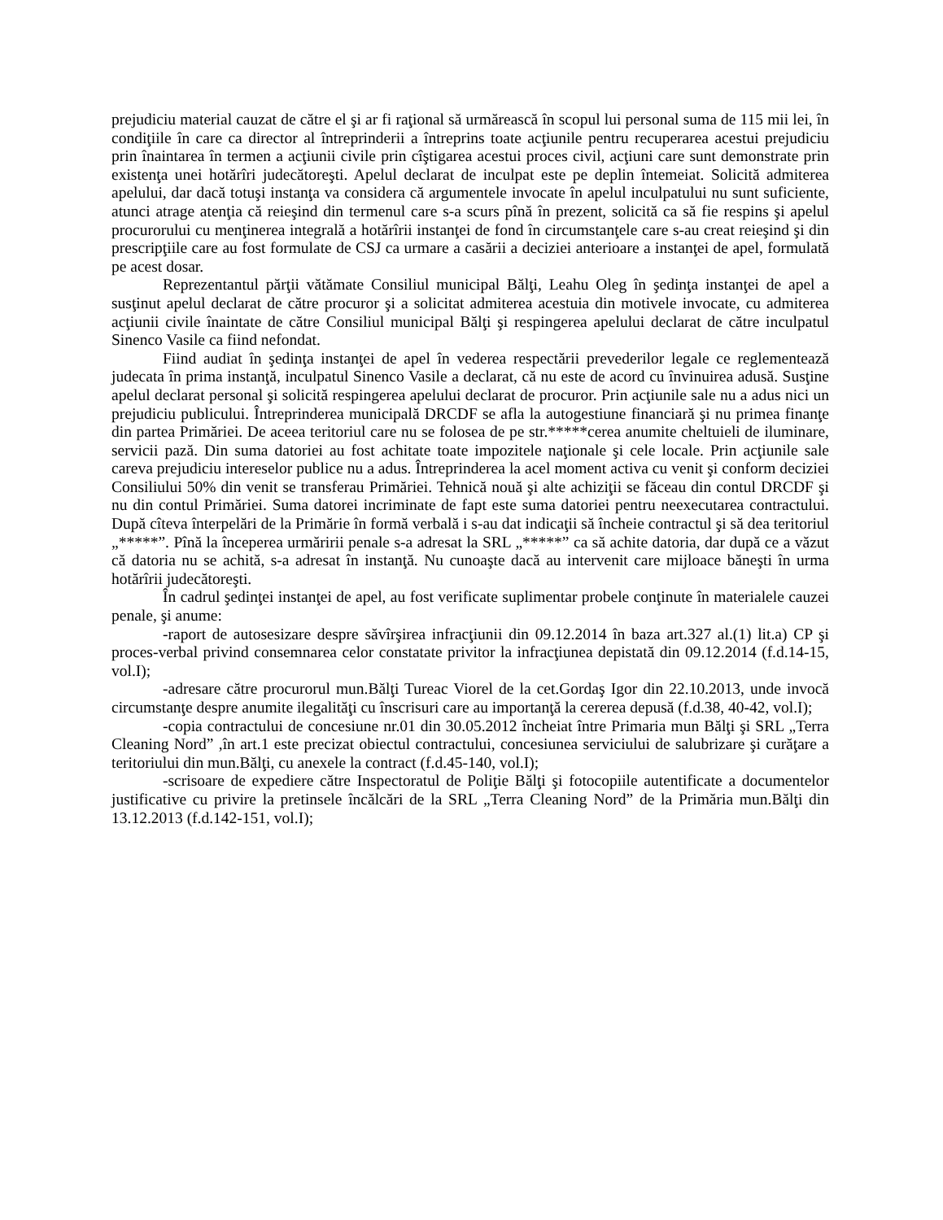prejudiciu material cauzat de către el şi ar fi raţional să urmărească în scopul lui personal suma de 115 mii lei, în condiţiile în care ca director al întreprinderii a întreprins toate acţiunile pentru recuperarea acestui prejudiciu prin înaintarea în termen a acţiunii civile prin cîştigarea acestui proces civil, acţiuni care sunt demonstrate prin existenţa unei hotărîri judecătoreşti. Apelul declarat de inculpat este pe deplin întemeiat. Solicită admiterea apelului, dar dacă totuşi instanţa va considera că argumentele invocate în apelul inculpatului nu sunt suficiente, atunci atrage atenţia că reieşind din termenul care s-a scurs pînă în prezent, solicită ca să fie respins şi apelul procurorului cu menţinerea integrală a hotărîrii instanţei de fond în circumstanţele care s-au creat reieşind şi din prescripţiile care au fost formulate de CSJ ca urmare a casării a deciziei anterioare a instanţei de apel, formulată pe acest dosar.
Reprezentantul părţii vătămate Consiliul municipal Bălţi, Leahu Oleg în şedinţa instanţei de apel a susţinut apelul declarat de către procuror şi a solicitat admiterea acestuia din motivele invocate, cu admiterea acţiunii civile înaintate de către Consiliul municipal Bălţi şi respingerea apelului declarat de către inculpatul Sinenco Vasile ca fiind nefondat.
Fiind audiat în şedinţa instanţei de apel în vederea respectării prevederilor legale ce reglementează judecata în prima instanţă, inculpatul Sinenco Vasile a declarat, că nu este de acord cu învinuirea adusă. Susţine apelul declarat personal şi solicită respingerea apelului declarat de procuror. Prin acţiunile sale nu a adus nici un prejudiciu publicului. Întreprinderea municipală DRCDF se afla la autogestiune financiară şi nu primea finanţe din partea Primăriei. De aceea teritoriul care nu se folosea de pe str.*****cerea anumite cheltuieli de iluminare, servicii pază. Din suma datoriei au fost achitate toate impozitele naţionale şi cele locale. Prin acţiunile sale careva prejudiciu intereselor publice nu a adus. Întreprinderea la acel moment activa cu venit şi conform deciziei Consiliului 50% din venit se transferau Primăriei. Tehnică nouă şi alte achiziţii se făceau din contul DRCDF şi nu din contul Primăriei. Suma datorei incriminate de fapt este suma datoriei pentru neexecutarea contractului. După cîteva înterpelări de la Primărie în formă verbală i s-au dat indicaţii să încheie contractul şi să dea teritoriul „*****”. Pînă la începerea urmăririi penale s-a adresat la SRL „*****” ca să achite datoria, dar după ce a văzut că datoria nu se achită, s-a adresat în instanţă. Nu cunoaşte dacă au intervenit care mijloace băneşti în urma hotărîrii judecătoreşti.
În cadrul şedinţei instanţei de apel, au fost verificate suplimentar probele conţinute în materialele cauzei penale, şi anume:
-raport de autosesizare despre săvîrşirea infracţiunii din 09.12.2014 în baza art.327 al.(1) lit.a) CP şi proces-verbal privind consemnarea celor constatate privitor la infracţiunea depistată din 09.12.2014 (f.d.14-15, vol.I);
-adresare către procurorul mun.Bălţi Tureac Viorel de la cet.Gordaş Igor din 22.10.2013, unde invocă circumstanţe despre anumite ilegalităţi cu înscrisuri care au importanţă la cererea depusă (f.d.38, 40-42, vol.I);
-copia contractului de concesiune nr.01 din 30.05.2012 încheiat între Primaria mun Bălţi şi SRL „Terra Cleaning Nord” ,în art.1 este precizat obiectul contractului, concesiunea serviciului de salubrizare şi curăţare a teritoriului din mun.Bălţi, cu anexele la contract (f.d.45-140, vol.I);
-scrisoare de expediere către Inspectoratul de Poliţie Bălţi şi fotocopiile autentificate a documentelor justificative cu privire la pretinsele încălcări de la SRL „Terra Cleaning Nord” de la Primăria mun.Bălţi din 13.12.2013 (f.d.142-151, vol.I);